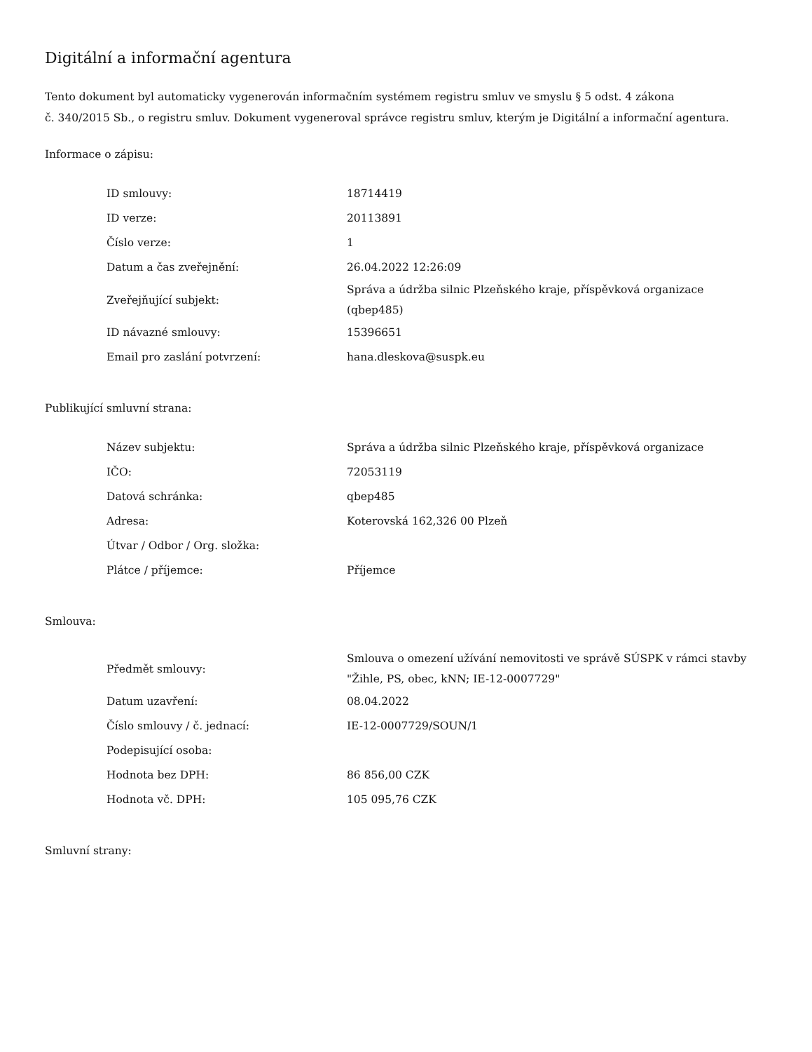Digitální a informační agentura
Tento dokument byl automaticky vygenerován informačním systémem registru smluv ve smyslu § 5 odst. 4 zákona
č. 340/2015 Sb., o registru smluv. Dokument vygeneroval správce registru smluv, kterým je Digitální a informační agentura.
Informace o zápisu:
| ID smlouvy: | 18714419 |
| ID verze: | 20113891 |
| Číslo verze: | 1 |
| Datum a čas zveřejnění: | 26.04.2022 12:26:09 |
| Zveřejňující subjekt: | Správa a údržba silnic Plzeňského kraje, příspěvková organizace (qbep485) |
| ID návazné smlouvy: | 15396651 |
| Email pro zaslání potvrzení: | hana.dleskova@suspk.eu |
Publikující smluvní strana:
| Název subjektu: | Správa a údržba silnic Plzeňského kraje, příspěvková organizace |
| IČO: | 72053119 |
| Datová schránka: | qbep485 |
| Adresa: | Koterovská 162,326 00 Plzeň |
| Útvar / Odbor / Org. složka: | |
| Plátce / příjemce: | Příjemce |
Smlouva:
| Předmět smlouvy: | Smlouva o omezení užívání nemovitosti ve správě SÚSPK v rámci stavby "Žihle, PS, obec, kNN; IE-12-0007729" |
| Datum uzavření: | 08.04.2022 |
| Číslo smlouvy / č. jednací: | IE-12-0007729/SOUN/1 |
| Podepisující osoba: | |
| Hodnota bez DPH: | 86 856,00 CZK |
| Hodnota vč. DPH: | 105 095,76 CZK |
Smluvní strany: